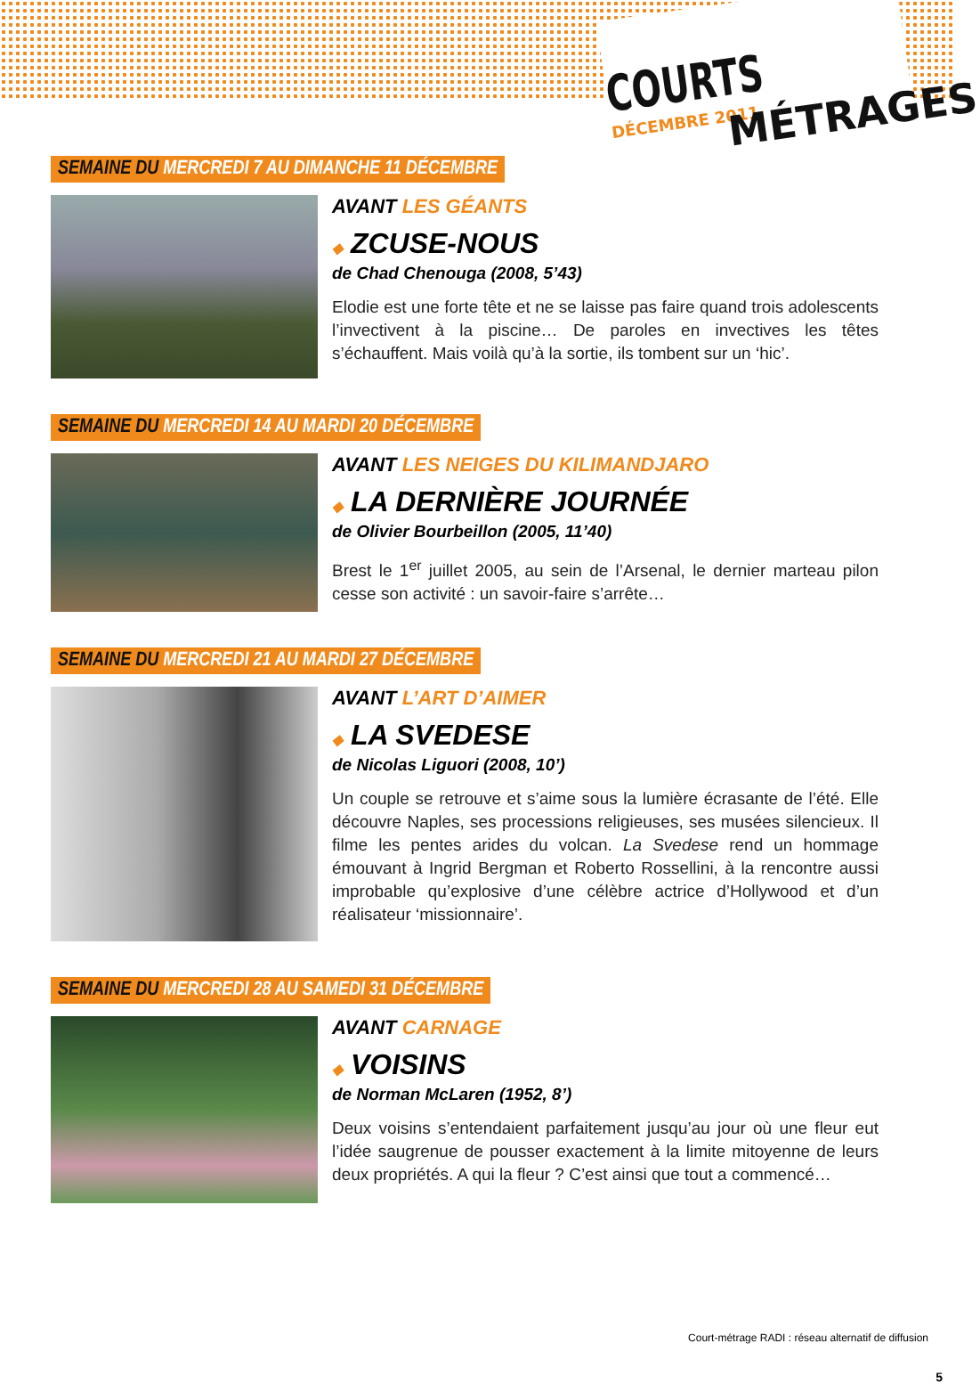COURTS DÉCEMBRE 2011
MÉTRAGES
SEMAINE DU MERCREDI 7 AU DIMANCHE 11 DÉCEMBRE
AVANT LES GÉANTS
◆ ZCUSE-NOUS
de Chad Chenouga (2008, 5’43)
Elodie est une forte tête et ne se laisse pas faire quand trois adolescents l’invectivent à la piscine… De paroles en invectives les têtes s’échauffent. Mais voilà qu’à la sortie, ils tombent sur un ‘hic’.
SEMAINE DU MERCREDI 14 AU MARDI 20 DÉCEMBRE
AVANT LES NEIGES DU KILIMANDJARO
◆ LA DERNIÈRE JOURNÉE
de Olivier Bourbeillon (2005, 11’40)
Brest le 1<sup>er</sup> juillet 2005, au sein de l’Arsenal, le dernier marteau pilon cesse son activité : un savoir-faire s’arrête…
SEMAINE DU MERCREDI 21 AU MARDI 27 DÉCEMBRE
AVANT L’ART D’AIMER
◆ LA SVEDESE
de Nicolas Liguori (2008, 10’)
Un couple se retrouve et s’aime sous la lumière écrasante de l’été. Elle découvre Naples, ses processions religieuses, ses musées silencieux. Il filme les pentes arides du volcan. La Svedese rend un hommage émouvant à Ingrid Bergman et Roberto Rossellini, à la rencontre aussi improbable qu’explosive d’une célèbre actrice d’Hollywood et d’un réalisateur ‘missionnaire’.
SEMAINE DU MERCREDI 28 AU SAMEDI 31 DÉCEMBRE
AVANT CARNAGE
◆ VOISINS
de Norman McLaren (1952, 8’)
Deux voisins s’entendaient parfaitement jusqu’au jour où une fleur eut l’idée saugrenue de pousser exactement à la limite mitoyenne de leurs deux propriétés. A qui la fleur ? C’est ainsi que tout a commencé…
Court-métrage RADI : réseau alternatif de diffusion
5